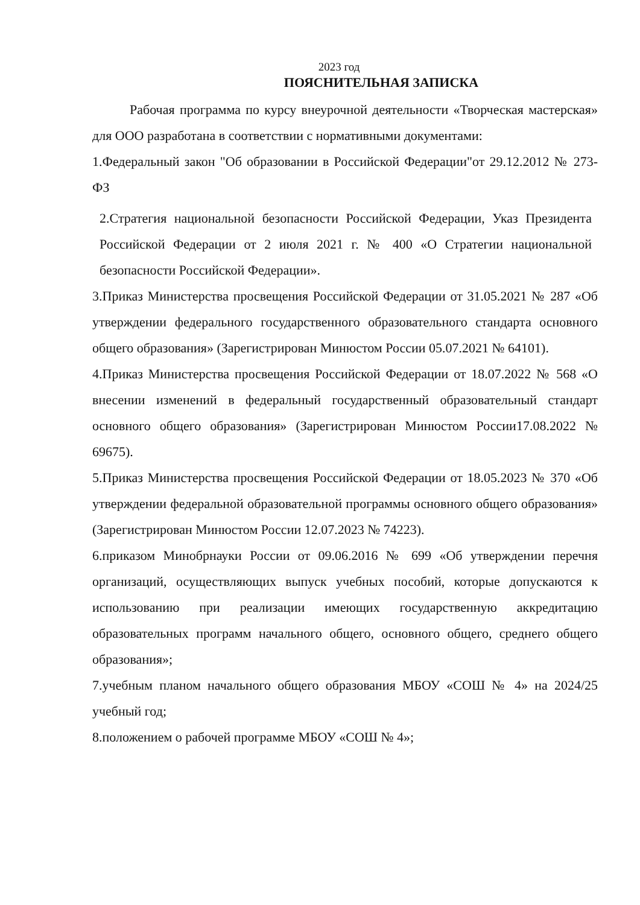2023 год
ПОЯСНИТЕЛЬНАЯ ЗАПИСКА
Рабочая программа по курсу внеурочной деятельности «Творческая мастерская» для ООО разработана в соответствии с нормативными документами:
1.Федеральный закон "Об образовании в Российской Федерации"от 29.12.2012 № 273-ФЗ
2.Стратегия национальной безопасности Российской Федерации, Указ Президента Российской Федерации от 2 июля 2021 г. № 400 «О Стратегии национальной безопасности Российской Федерации».
3.Приказ Министерства просвещения Российской Федерации от 31.05.2021 № 287 «Об утверждении федерального государственного образовательного стандарта основного общего образования» (Зарегистрирован Минюстом России 05.07.2021 № 64101).
4.Приказ Министерства просвещения Российской Федерации от 18.07.2022 № 568 «О внесении изменений в федеральный государственный образовательный стандарт основного общего образования» (Зарегистрирован Минюстом России17.08.2022 № 69675).
5.Приказ Министерства просвещения Российской Федерации от 18.05.2023 № 370 «Об утверждении федеральной образовательной программы основного общего образования» (Зарегистрирован Минюстом России 12.07.2023 № 74223).
6.приказом Минобрнауки России от 09.06.2016 № 699 «Об утверждении перечня организаций, осуществляющих выпуск учебных пособий, которые допускаются к использованию при реализации имеющих государственную аккредитацию образовательных программ начального общего, основного общего, среднего общего образования»;
7.учебным планом начального общего образования МБОУ «СОШ № 4» на 2024/25 учебный год;
8.положением о рабочей программе МБОУ «СОШ № 4»;